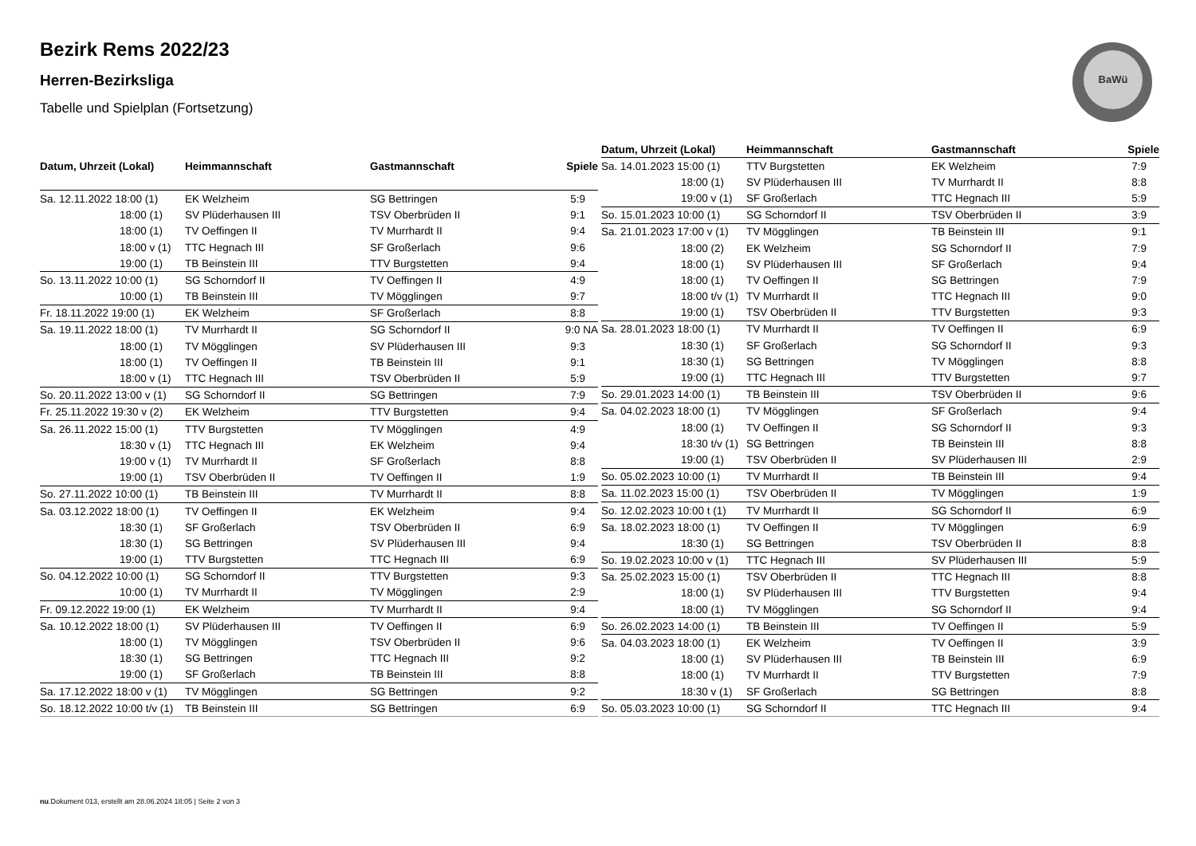Bezirk Rems 2022/23
Herren-Bezirksliga
Tabelle und Spielplan (Fortsetzung)
BaWü
| Datum, Uhrzeit (Lokal) | Heimmannschaft | Gastmannschaft | Spiele |
| --- | --- | --- | --- |
| Sa. 12.11.2022 18:00 (1) | EK Welzheim | SG Bettringen | 5:9 |
| 18:00 (1) | SV Plüderhausen III | TSV Oberbrüden II | 9:1 |
| 18:00 (1) | TV Oeffingen II | TV Murrhardt II | 9:4 |
| 18:00 v (1) | TTC Hegnach III | SF Großerlach | 9:6 |
| 19:00 (1) | TB Beinstein III | TTV Burgstetten | 9:4 |
| So. 13.11.2022 10:00 (1) | SG Schorndorf II | TV Oeffingen II | 4:9 |
| 10:00 (1) | TB Beinstein III | TV Mögglingen | 9:7 |
| Fr. 18.11.2022 19:00 (1) | EK Welzheim | SF Großerlach | 8:8 |
| Sa. 19.11.2022 18:00 (1) | TV Murrhardt II | SG Schorndorf II | 9:0 NA |
| 18:00 (1) | TV Mögglingen | SV Plüderhausen III | 9:3 |
| 18:00 (1) | TV Oeffingen II | TB Beinstein III | 9:1 |
| 18:00 v (1) | TTC Hegnach III | TSV Oberbrüden II | 5:9 |
| So. 20.11.2022 13:00 v (1) | SG Schorndorf II | SG Bettringen | 7:9 |
| Fr. 25.11.2022 19:30 v (2) | EK Welzheim | TTV Burgstetten | 9:4 |
| Sa. 26.11.2022 15:00 (1) | TTV Burgstetten | TV Mögglingen | 4:9 |
| 18:30 v (1) | TTC Hegnach III | EK Welzheim | 9:4 |
| 19:00 v (1) | TV Murrhardt II | SF Großerlach | 8:8 |
| 19:00 (1) | TSV Oberbrüden II | TV Oeffingen II | 1:9 |
| So. 27.11.2022 10:00 (1) | TB Beinstein III | TV Murrhardt II | 8:8 |
| Sa. 03.12.2022 18:00 (1) | TV Oeffingen II | EK Welzheim | 9:4 |
| 18:30 (1) | SF Großerlach | TSV Oberbrüden II | 6:9 |
| 18:30 (1) | SG Bettringen | SV Plüderhausen III | 9:4 |
| 19:00 (1) | TTV Burgstetten | TTC Hegnach III | 6:9 |
| So. 04.12.2022 10:00 (1) | SG Schorndorf II | TTV Burgstetten | 9:3 |
| 10:00 (1) | TV Murrhardt II | TV Mögglingen | 2:9 |
| Fr. 09.12.2022 19:00 (1) | EK Welzheim | TV Murrhardt II | 9:4 |
| Sa. 10.12.2022 18:00 (1) | SV Plüderhausen III | TV Oeffingen II | 6:9 |
| 18:00 (1) | TV Mögglingen | TSV Oberbrüden II | 9:6 |
| 18:30 (1) | SG Bettringen | TTC Hegnach III | 9:2 |
| 19:00 (1) | SF Großerlach | TB Beinstein III | 8:8 |
| Sa. 17.12.2022 18:00 v (1) | TV Mögglingen | SG Bettringen | 9:2 |
| So. 18.12.2022 10:00 t/v (1) | TB Beinstein III | SG Bettringen | 6:9 |
| Datum, Uhrzeit (Lokal) | Heimmannschaft | Gastmannschaft | Spiele |
| --- | --- | --- | --- |
| Sa. 14.01.2023 15:00 (1) | TTV Burgstetten | EK Welzheim | 7:9 |
| 18:00 (1) | SV Plüderhausen III | TV Murrhardt II | 8:8 |
| 19:00 v (1) | SF Großerlach | TTC Hegnach III | 5:9 |
| So. 15.01.2023 10:00 (1) | SG Schorndorf II | TSV Oberbrüden II | 3:9 |
| Sa. 21.01.2023 17:00 v (1) | TV Mögglingen | TB Beinstein III | 9:1 |
| 18:00 (2) | EK Welzheim | SG Schorndorf II | 7:9 |
| 18:00 (1) | SV Plüderhausen III | SF Großerlach | 9:4 |
| 18:00 (1) | TV Oeffingen II | SG Bettringen | 7:9 |
| 18:00 t/v (1) | TV Murrhardt II | TTC Hegnach III | 9:0 |
| 19:00 (1) | TSV Oberbrüden II | TTV Burgstetten | 9:3 |
| Sa. 28.01.2023 18:00 (1) | TV Murrhardt II | TV Oeffingen II | 6:9 |
| 18:30 (1) | SF Großerlach | SG Schorndorf II | 9:3 |
| 18:30 (1) | SG Bettringen | TV Mögglingen | 8:8 |
| 19:00 (1) | TTC Hegnach III | TTV Burgstetten | 9:7 |
| So. 29.01.2023 14:00 (1) | TB Beinstein III | TSV Oberbrüden II | 9:6 |
| Sa. 04.02.2023 18:00 (1) | TV Mögglingen | SF Großerlach | 9:4 |
| 18:00 (1) | TV Oeffingen II | SG Schorndorf II | 9:3 |
| 18:30 t/v (1) | SG Bettringen | TB Beinstein III | 8:8 |
| 19:00 (1) | TSV Oberbrüden II | SV Plüderhausen III | 2:9 |
| So. 05.02.2023 10:00 (1) | TV Murrhardt II | TB Beinstein III | 9:4 |
| Sa. 11.02.2023 15:00 (1) | TSV Oberbrüden II | TV Mögglingen | 1:9 |
| So. 12.02.2023 10:00 t (1) | TV Murrhardt II | SG Schorndorf II | 6:9 |
| Sa. 18.02.2023 18:00 (1) | TV Oeffingen II | TV Mögglingen | 6:9 |
| 18:30 (1) | SG Bettringen | TSV Oberbrüden II | 8:8 |
| So. 19.02.2023 10:00 v (1) | TTC Hegnach III | SV Plüderhausen III | 5:9 |
| Sa. 25.02.2023 15:00 (1) | TSV Oberbrüden II | TTC Hegnach III | 8:8 |
| 18:00 (1) | SV Plüderhausen III | TTV Burgstetten | 9:4 |
| 18:00 (1) | TV Mögglingen | SG Schorndorf II | 9:4 |
| So. 26.02.2023 14:00 (1) | TB Beinstein III | TV Oeffingen II | 5:9 |
| Sa. 04.03.2023 18:00 (1) | EK Welzheim | TV Oeffingen II | 3:9 |
| 18:00 (1) | SV Plüderhausen III | TB Beinstein III | 6:9 |
| 18:00 (1) | TV Murrhardt II | TTV Burgstetten | 7:9 |
| 18:30 v (1) | SF Großerlach | SG Bettringen | 8:8 |
| So. 05.03.2023 10:00 (1) | SG Schorndorf II | TTC Hegnach III | 9:4 |
nu.Dokument 013, erstellt am 28.06.2024 18:05 | Seite 2 von 3